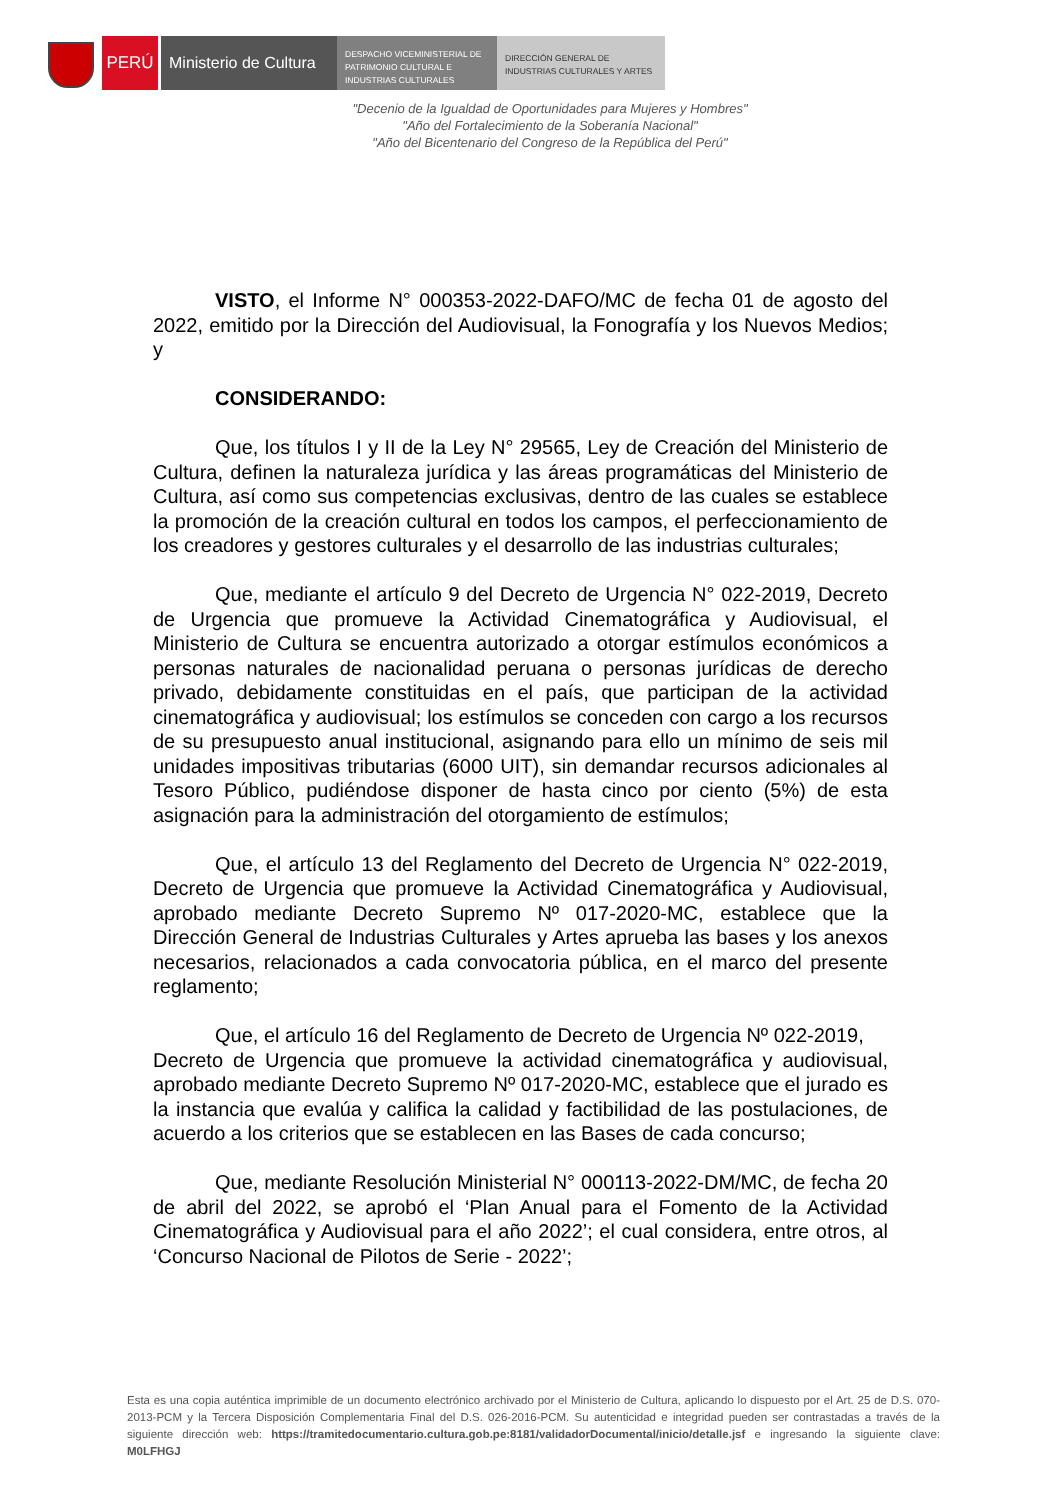PERÚ Ministerio de Cultura
DESPACHO VICEMINISTERIAL DE
PATRIMONIO CULTURAL E
INDUSTRIAS CULTURALES
DIRECCIÓN GENERAL DE
INDUSTRIAS CULTURALES Y ARTES
"Decenio de la Igualdad de Oportunidades para Mujeres y Hombres"
"Año del Fortalecimiento de la Soberanía Nacional"
"Año del Bicentenario del Congreso de la República del Perú"
VISTO, el Informe N° 000353-2022-DAFO/MC de fecha 01 de agosto del 2022, emitido por la Dirección del Audiovisual, la Fonografía y los Nuevos Medios; y
CONSIDERANDO:
Que, los títulos I y II de la Ley N° 29565, Ley de Creación del Ministerio de Cultura, definen la naturaleza jurídica y las áreas programáticas del Ministerio de Cultura, así como sus competencias exclusivas, dentro de las cuales se establece la promoción de la creación cultural en todos los campos, el perfeccionamiento de los creadores y gestores culturales y el desarrollo de las industrias culturales;
Que, mediante el artículo 9 del Decreto de Urgencia N° 022-2019, Decreto de Urgencia que promueve la Actividad Cinematográfica y Audiovisual, el Ministerio de Cultura se encuentra autorizado a otorgar estímulos económicos a personas naturales de nacionalidad peruana o personas jurídicas de derecho privado, debidamente constituidas en el país, que participan de la actividad cinematográfica y audiovisual; los estímulos se conceden con cargo a los recursos de su presupuesto anual institucional, asignando para ello un mínimo de seis mil unidades impositivas tributarias (6000 UIT), sin demandar recursos adicionales al Tesoro Público, pudiéndose disponer de hasta cinco por ciento (5%) de esta asignación para la administración del otorgamiento de estímulos;
Que, el artículo 13 del Reglamento del Decreto de Urgencia N° 022-2019, Decreto de Urgencia que promueve la Actividad Cinematográfica y Audiovisual, aprobado mediante Decreto Supremo Nº 017-2020-MC, establece que la Dirección General de Industrias Culturales y Artes aprueba las bases y los anexos necesarios, relacionados a cada convocatoria pública, en el marco del presente reglamento;
Que, el artículo 16 del Reglamento de Decreto de Urgencia Nº 022-2019,
Decreto de Urgencia que promueve la actividad cinematográfica y audiovisual, aprobado mediante Decreto Supremo Nº 017-2020-MC, establece que el jurado es la instancia que evalúa y califica la calidad y factibilidad de las postulaciones, de acuerdo a los criterios que se establecen en las Bases de cada concurso;
Que, mediante Resolución Ministerial N° 000113-2022-DM/MC, de fecha 20 de abril del 2022, se aprobó el ‘Plan Anual para el Fomento de la Actividad Cinematográfica y Audiovisual para el año 2022’; el cual considera, entre otros, al ‘Concurso Nacional de Pilotos de Serie - 2022’;
Esta es una copia auténtica imprimible de un documento electrónico archivado por el Ministerio de Cultura, aplicando lo dispuesto por el Art. 25 de D.S. 070-2013-PCM y la Tercera Disposición Complementaria Final del D.S. 026-2016-PCM. Su autenticidad e integridad pueden ser contrastadas a través de la siguiente dirección web: https://tramitedocumentario.cultura.gob.pe:8181/validadorDocumental/inicio/detalle.jsf e ingresando la siguiente clave: M0LFHGJ